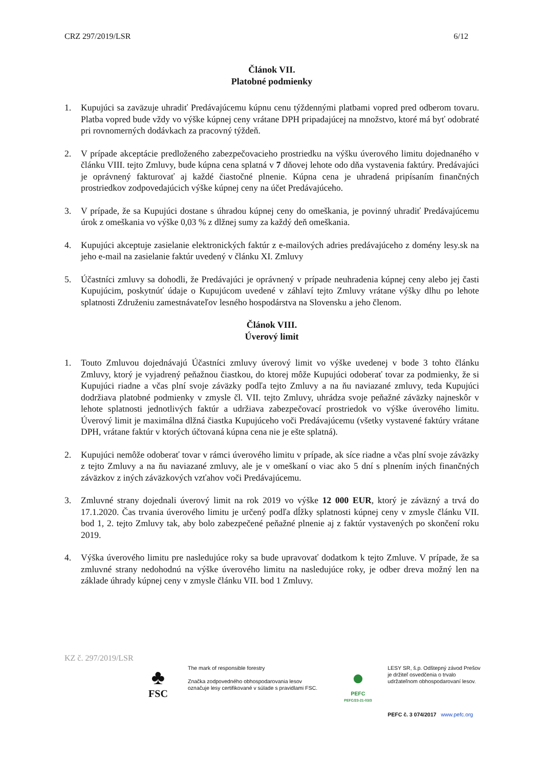CRZ 297/2019/LSR 6/12
Článok VII.
Platobné podmienky
1. Kupujúci sa zaväzuje uhradiť Predávajúcemu kúpnu cenu týždennými platbami vopred pred odberom tovaru. Platba vopred bude vždy vo výške kúpnej ceny vrátane DPH pripadajúcej na množstvo, ktoré má byť odobraté pri rovnomerných dodávkach za pracovný týždeň.
2. V prípade akceptácie predloženého zabezpečovacieho prostriedku na výšku úverového limitu dojednaného v článku VIII. tejto Zmluvy, bude kúpna cena splatná v 7 dňovej lehote odo dňa vystavenia faktúry. Predávajúci je oprávnený fakturovať aj každé čiastočné plnenie. Kúpna cena je uhradená pripísaním finančných prostriedkov zodpovedajúcich výške kúpnej ceny na účet Predávajúceho.
3. V prípade, že sa Kupujúci dostane s úhradou kúpnej ceny do omeškania, je povinný uhradiť Predávajúcemu úrok z omeškania vo výške 0,03 % z dlžnej sumy za každý deň omeškania.
4. Kupujúci akceptuje zasielanie elektronických faktúr z e-mailových adries predávajúceho z domény lesy.sk na jeho e-mail na zasielanie faktúr uvedený v článku XI. Zmluvy
5. Účastníci zmluvy sa dohodli, že Predávajúci je oprávnený v prípade neuhradenia kúpnej ceny alebo jej časti Kupujúcim, poskytnúť údaje o Kupujúcom uvedené v záhlaví tejto Zmluvy vrátane výšky dlhu po lehote splatnosti Združeniu zamestnávateľov lesného hospodárstva na Slovensku a jeho členom.
Článok VIII.
Úverový limit
1. Touto Zmluvou dojednávajú Účastníci zmluvy úverový limit vo výške uvedenej v bode 3 tohto článku Zmluvy, ktorý je vyjadrený peňažnou čiastkou, do ktorej môže Kupujúci odoberať tovar za podmienky, že si Kupujúci riadne a včas plní svoje záväzky podľa tejto Zmluvy a na ňu naviazané zmluvy, teda Kupujúci dodržiava platobné podmienky v zmysle čl. VII. tejto Zmluvy, uhrádza svoje peňažné záväzky najneskôr v lehote splatnosti jednotlivých faktúr a udržiava zabezpečovací prostriedok vo výške úverového limitu. Úverový limit je maximálna dlžná čiastka Kupujúceho voči Predávajúcemu (všetky vystavené faktúry vrátane DPH, vrátane faktúr v ktorých účtovaná kúpna cena nie je ešte splatná).
2. Kupujúci nemôže odoberať tovar v rámci úverového limitu v prípade, ak síce riadne a včas plní svoje záväzky z tejto Zmluvy a na ňu naviazané zmluvy, ale je v omeškaní o viac ako 5 dní s plnením iných finančných záväzkov z iných záväzkových vzťahov voči Predávajúcemu.
3. Zmluvné strany dojednali úverový limit na rok 2019 vo výške 12 000 EUR, ktorý je záväzný a trvá do 17.1.2020. Čas trvania úverového limitu je určený podľa dĺžky splatnosti kúpnej ceny v zmysle článku VII. bod 1, 2. tejto Zmluvy tak, aby bolo zabezpečené peňažné plnenie aj z faktúr vystavených po skončení roku 2019.
4. Výška úverového limitu pre nasledujúce roky sa bude upravovať dodatkom k tejto Zmluve. V prípade, že sa zmluvné strany nedohodnú na výške úverového limitu na nasledujúce roky, je odber dreva možný len na základe úhrady kúpnej ceny v zmysle článku VII. bod 1 Zmluvy.
KZ č. 297/2019/LSR
♣
FSC
The mark of responsible forestry
Značka zodpovedného obhospodarovania lesov označuje lesy certifikované v súlade s pravidlami FSC.
●
PEFC
PEFC/23-21-03/3
LESY SR, š.p. Odštepný závod Prešov je držiteľ osvedčenia o trvalo udržateľnom obhospodarovaní lesov.
PEFC č. 3 074/2017 www.pefc.org